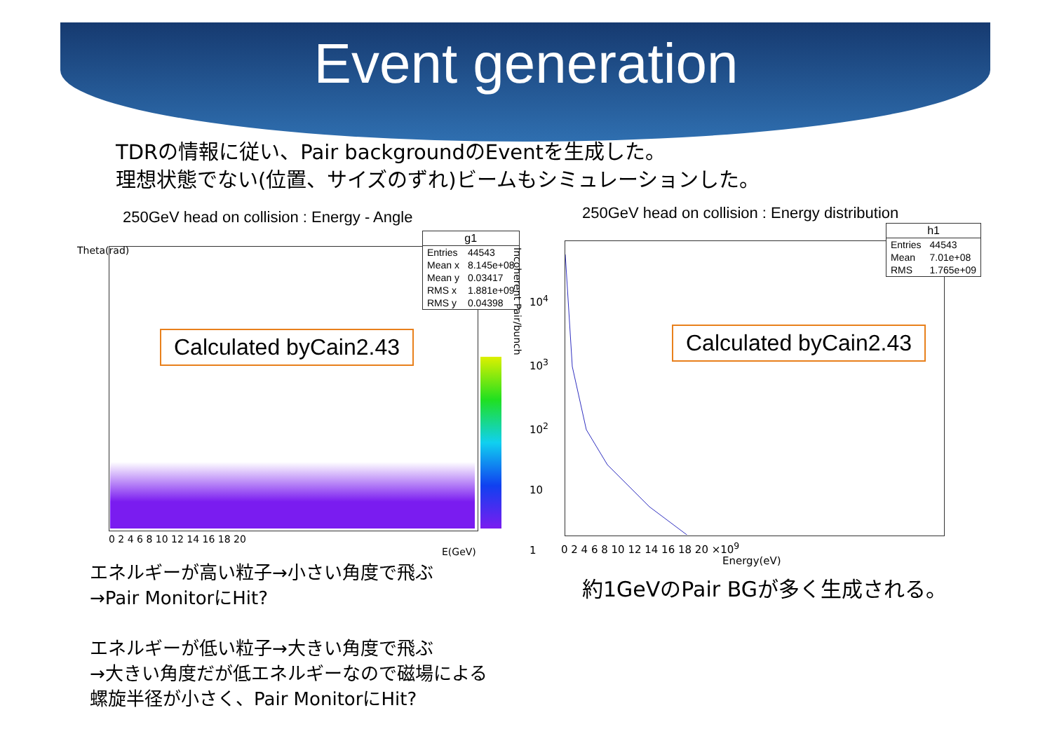Event generation
TDRの情報に従い、Pair backgroundのEventを生成した。
理想状態でない(位置、サイズのずれ)ビームもシミュレーションした。
250GeV head on collision : Energy - Angle
Calculated byCain2.43
| g1 | |
| --- | --- |
| Entries | 44543 |
| Mean x | 8.145e+08 |
| Mean y | 0.03417 |
| RMS x | 1.881e+09 |
| RMS y | 0.04398 |
0 2 4 6 8 10 12 14 16 18 20
E(GeV)
Theta(rad)
エネルギーが高い粒子→小さい角度で飛ぶ
→Pair MonitorにHit?
エネルギーが低い粒子→大きい角度で飛ぶ
→大きい角度だが低エネルギーなので磁場による
螺旋半径が小さく、Pair MonitorにHit?
250GeV head on collision : Energy distribution
Calculated byCain2.43
| h1 | |
| --- | --- |
| Entries | 44543 |
| Mean | 7.01e+08 |
| RMS | 1.765e+09 |
0 2 4 6 8 10 12 14 16 18 20 ×10<sup>9</sup>
Energy(eV)
10<sup>4</sup>
10<sup>3</sup>
10<sup>2</sup>
10
1
Incoherent Pair/bunch
約1GeVのPair BGが多く生成される。